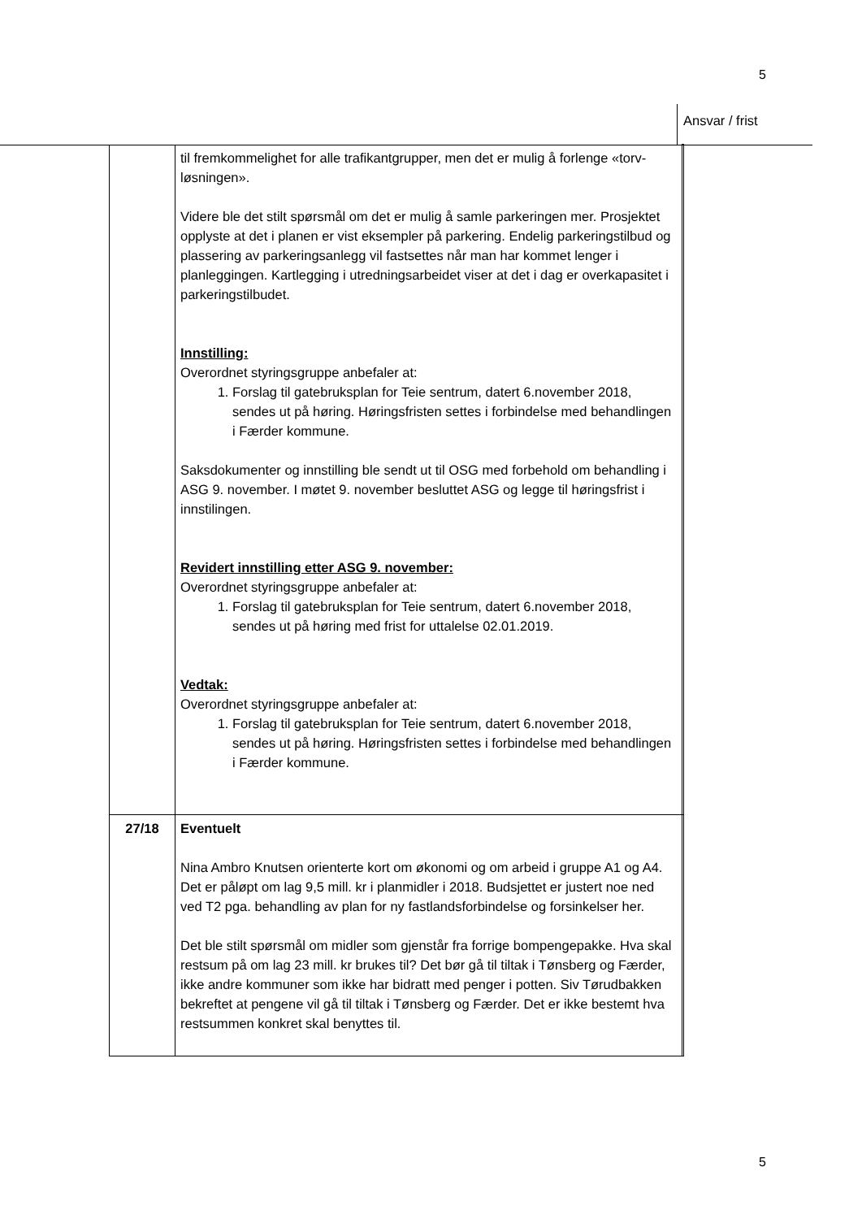5
Ansvar / frist
| | til fremkommelighet for alle trafikantgrupper, men det er mulig å forlenge «torv-løsningen». Videre ble det stilt spørsmål om det er mulig å samle parkeringen mer. Prosjektet opplyste at det i planen er vist eksempler på parkering. Endelig parkeringstilbud og plassering av parkeringsanlegg vil fastsettes når man har kommet lenger i planleggingen. Kartlegging i utredningsarbeidet viser at det i dag er overkapasitet i parkeringstilbudet. Innstilling: Overordnet styringsgruppe anbefaler at: 1. Forslag til gatebruksplan for Teie sentrum, datert 6.november 2018, sendes ut på høring. Høringsfristen settes i forbindelse med behandlingen i Færder kommune. Saksdokumenter og innstilling ble sendt ut til OSG med forbehold om behandling i ASG 9. november. I møtet 9. november besluttet ASG og legge til høringsfrist i innstilingen. Revidert innstilling etter ASG 9. november: Overordnet styringsgruppe anbefaler at: 1. Forslag til gatebruksplan for Teie sentrum, datert 6.november 2018, sendes ut på høring med frist for uttalelse 02.01.2019. Vedtak: Overordnet styringsgruppe anbefaler at: 1. Forslag til gatebruksplan for Teie sentrum, datert 6.november 2018, sendes ut på høring. Høringsfristen settes i forbindelse med behandlingen i Færder kommune. | |
| 27/18 | Eventuelt Nina Ambro Knutsen orienterte kort om økonomi og om arbeid i gruppe A1 og A4. Det er påløpt om lag 9,5 mill. kr i planmidler i 2018. Budsjettet er justert noe ned ved T2 pga. behandling av plan for ny fastlandsforbindelse og forsinkelser her. Det ble stilt spørsmål om midler som gjenstår fra forrige bompengepakke. Hva skal restsum på om lag 23 mill. kr brukes til? Det bør gå til tiltak i Tønsberg og Færder, ikke andre kommuner som ikke har bidratt med penger i potten. Siv Tørudbakken bekreftet at pengene vil gå til tiltak i Tønsberg og Færder. Det er ikke bestemt hva restsummen konkret skal benyttes til. | |
5